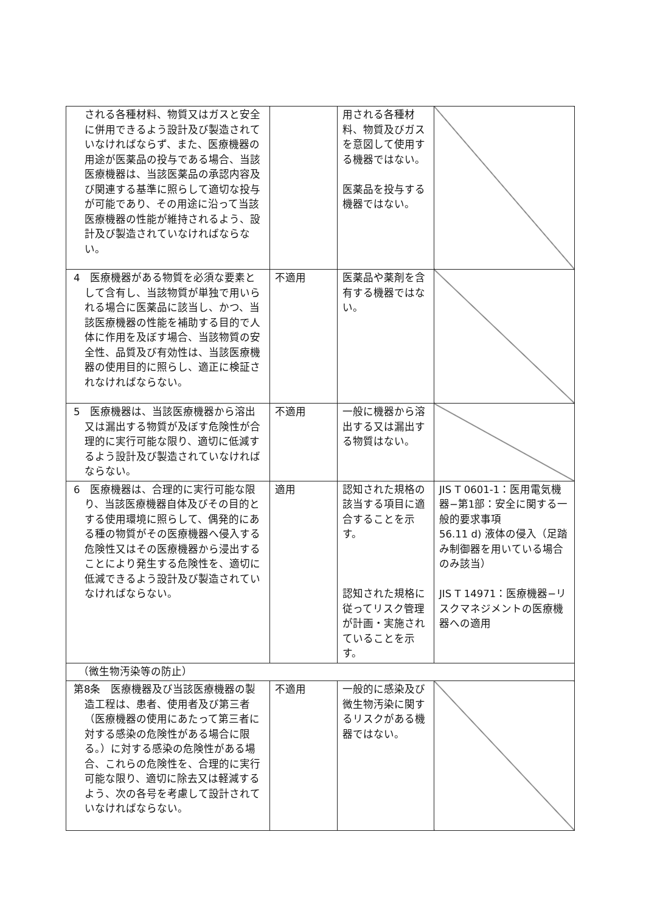| される各種材料、物質又はガスと安全に併用できるよう設計及び製造されていなければならず、また、医療機器の用途が医薬品の投与である場合、当該医療機器は、当該医薬品の承認内容及び関連する基準に照らして適切な投与が可能であり、その用途に沿って当該医療機器の性能が維持されるよう、設計及び製造されていなければならない。 | | 用される各種材料、物質及びガスを意図して使用する機器ではない。 医薬品を投与する機器ではない。 | |
| 4 医療機器がある物質を必須な要素として含有し、当該物質が単独で用いられる場合に医薬品に該当し、かつ、当該医療機器の性能を補助する目的で人体に作用を及ぼす場合、当該物質の安全性、品質及び有効性は、当該医療機器の使用目的に照らし、適正に検証されなければならない。 | 不適用 | 医薬品や薬剤を含有する機器ではない。 | |
| 5 医療機器は、当該医療機器から溶出又は漏出する物質が及ぼす危険性が合理的に実行可能な限り、適切に低減するよう設計及び製造されていなければならない。 | 不適用 | 一般に機器から溶出する又は漏出する物質はない。 | |
| 6 医療機器は、合理的に実行可能な限り、当該医療機器自体及びその目的とする使用環境に照らして、偶発的にある種の物質がその医療機器へ侵入する危険性又はその医療機器から浸出することにより発生する危険性を、適切に低減できるよう設計及び製造されていなければならない。 | 適用 | 認知された規格の該当する項目に適合することを示す。 認知された規格に従ってリスク管理が計画・実施されていることを示す。 | JIS T 0601-1：医用電気機器−第1部：安全に関する一般的要求事項 56.11 d) 液体の侵入（足踏み制御器を用いている場合のみ該当） JIS T 14971：医療機器−リスクマネジメントの医療機器への適用 |
| （微生物汚染等の防止） | | | |
| 第8条 医療機器及び当該医療機器の製造工程は、患者、使用者及び第三者（医療機器の使用にあたって第三者に対する感染の危険性がある場合に限る。）に対する感染の危険性がある場合、これらの危険性を、合理的に実行可能な限り、適切に除去又は軽減するよう、次の各号を考慮して設計されていなければならない。 | 不適用 | 一般的に感染及び微生物汚染に関するリスクがある機器ではない。 | |